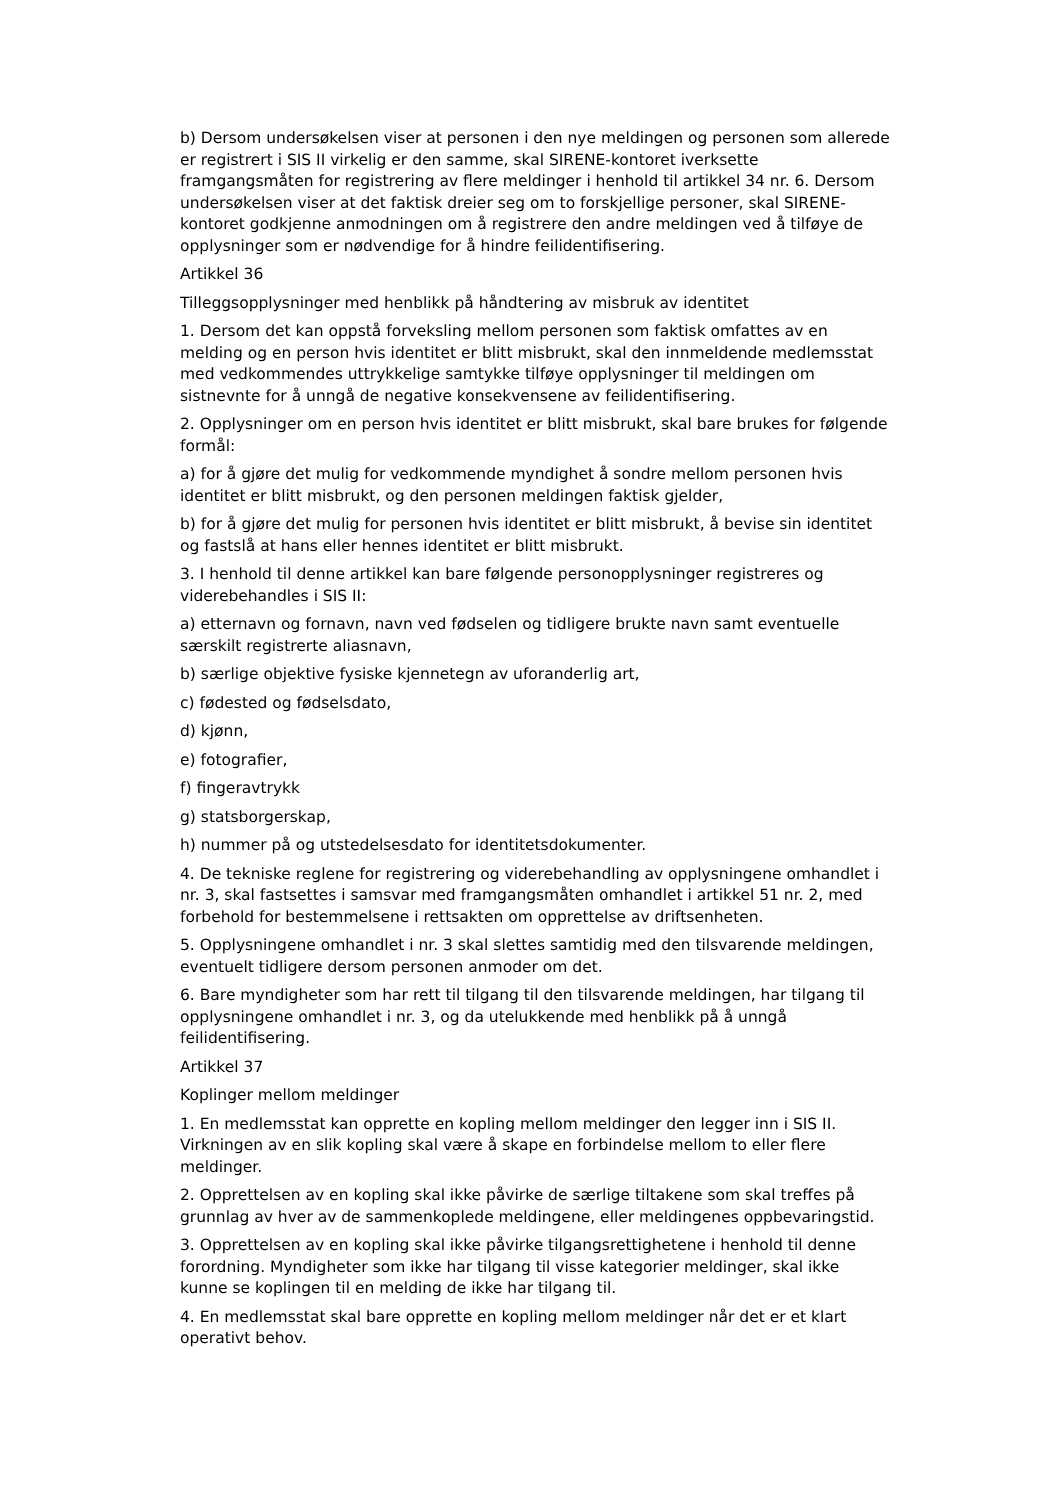b) Dersom undersøkelsen viser at personen i den nye meldingen og personen som allerede er registrert i SIS II virkelig er den samme, skal SIRENE-kontoret iverksette framgangsmåten for registrering av flere meldinger i henhold til artikkel 34 nr. 6. Dersom undersøkelsen viser at det faktisk dreier seg om to forskjellige personer, skal SIRENE-kontoret godkjenne anmodningen om å registrere den andre meldingen ved å tilføye de opplysninger som er nødvendige for å hindre feilidentifisering.
Artikkel 36
Tilleggsopplysninger med henblikk på håndtering av misbruk av identitet
1. Dersom det kan oppstå forveksling mellom personen som faktisk omfattes av en melding og en person hvis identitet er blitt misbrukt, skal den innmeldende medlemsstat med vedkommendes uttrykkelige samtykke tilføye opplysninger til meldingen om sistnevnte for å unngå de negative konsekvensene av feilidentifisering.
2. Opplysninger om en person hvis identitet er blitt misbrukt, skal bare brukes for følgende formål:
a) for å gjøre det mulig for vedkommende myndighet å sondre mellom personen hvis identitet er blitt misbrukt, og den personen meldingen faktisk gjelder,
b) for å gjøre det mulig for personen hvis identitet er blitt misbrukt, å bevise sin identitet og fastslå at hans eller hennes identitet er blitt misbrukt.
3. I henhold til denne artikkel kan bare følgende personopplysninger registreres og viderebehandles i SIS II:
a) etternavn og fornavn, navn ved fødselen og tidligere brukte navn samt eventuelle særskilt registrerte aliasnavn,
b) særlige objektive fysiske kjennetegn av uforanderlig art,
c) fødested og fødselsdato,
d) kjønn,
e) fotografier,
f) fingeravtrykk
g) statsborgerskap,
h) nummer på og utstedelsesdato for identitetsdokumenter.
4. De tekniske reglene for registrering og viderebehandling av opplysningene omhandlet i nr. 3, skal fastsettes i samsvar med framgangsmåten omhandlet i artikkel 51 nr. 2, med forbehold for bestemmelsene i rettsakten om opprettelse av driftsenheten.
5. Opplysningene omhandlet i nr. 3 skal slettes samtidig med den tilsvarende meldingen, eventuelt tidligere dersom personen anmoder om det.
6. Bare myndigheter som har rett til tilgang til den tilsvarende meldingen, har tilgang til opplysningene omhandlet i nr. 3, og da utelukkende med henblikk på å unngå feilidentifisering.
Artikkel 37
Koplinger mellom meldinger
1. En medlemsstat kan opprette en kopling mellom meldinger den legger inn i SIS II. Virkningen av en slik kopling skal være å skape en forbindelse mellom to eller flere meldinger.
2. Opprettelsen av en kopling skal ikke påvirke de særlige tiltakene som skal treffes på grunnlag av hver av de sammenkoplede meldingene, eller meldingenes oppbevaringstid.
3. Opprettelsen av en kopling skal ikke påvirke tilgangsrettighetene i henhold til denne forordning. Myndigheter som ikke har tilgang til visse kategorier meldinger, skal ikke kunne se koplingen til en melding de ikke har tilgang til.
4. En medlemsstat skal bare opprette en kopling mellom meldinger når det er et klart operativt behov.